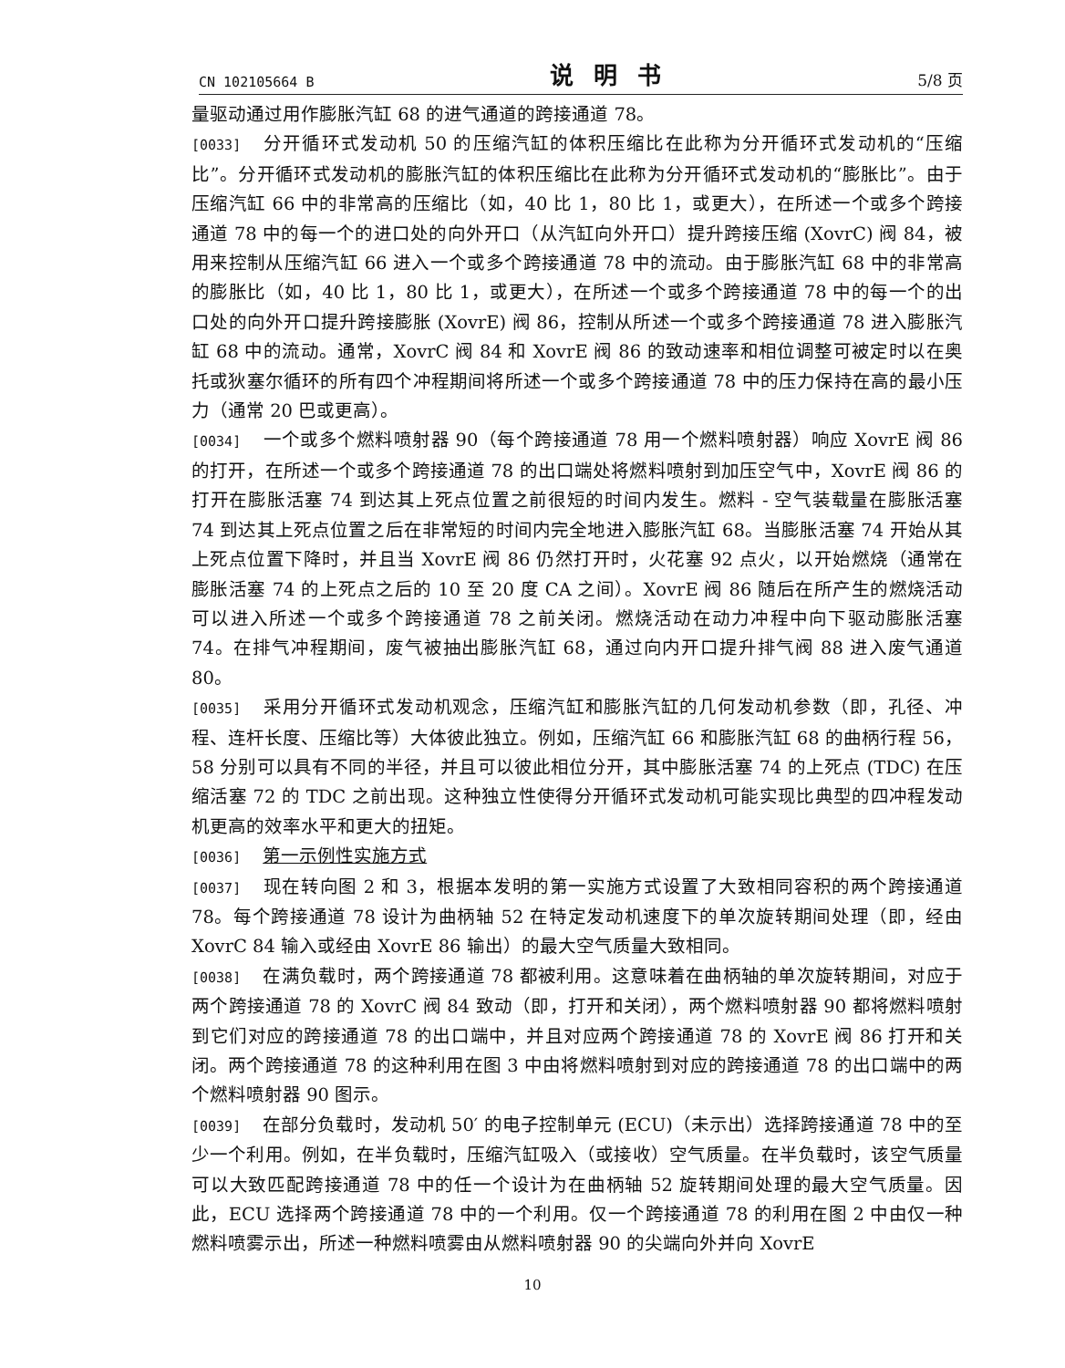CN 102105664 B 说明书 5/8 页
量驱动通过用作膨胀汽缸 68 的进气通道的跨接通道 78。
[0033] 分开循环式发动机 50 的压缩汽缸的体积压缩比在此称为分开循环式发动机的“压缩比”。分开循环式发动机的膨胀汽缸的体积压缩比在此称为分开循环式发动机的“膨胀比”。由于压缩汽缸 66 中的非常高的压缩比（如，40 比 1，80 比 1，或更大），在所述一个或多个跨接通道 78 中的每一个的进口处的向外开口（从汽缸向外开口）提升跨接压缩 (XovrC) 阀 84，被用来控制从压缩汽缸 66 进入一个或多个跨接通道 78 中的流动。由于膨胀汽缸 68 中的非常高的膨胀比（如，40 比 1，80 比 1，或更大），在所述一个或多个跨接通道 78 中的每一个的出口处的向外开口提升跨接膨胀 (XovrE) 阀 86，控制从所述一个或多个跨接通道 78 进入膨胀汽缸 68 中的流动。通常，XovrC 阀 84 和 XovrE 阀 86 的致动速率和相位调整可被定时以在奥托或狄塞尔循环的所有四个冲程期间将所述一个或多个跨接通道 78 中的压力保持在高的最小压力（通常 20 巴或更高）。
[0034] 一个或多个燃料喷射器 90（每个跨接通道 78 用一个燃料喷射器）响应 XovrE 阀 86 的打开，在所述一个或多个跨接通道 78 的出口端处将燃料喷射到加压空气中，XovrE 阀 86 的打开在膨胀活塞 74 到达其上死点位置之前很短的时间内发生。燃料 - 空气装载量在膨胀活塞 74 到达其上死点位置之后在非常短的时间内完全地进入膨胀汽缸 68。当膨胀活塞 74 开始从其上死点位置下降时，并且当 XovrE 阀 86 仍然打开时，火花塞 92 点火，以开始燃烧（通常在膨胀活塞 74 的上死点之后的 10 至 20 度 CA 之间）。XovrE 阀 86 随后在所产生的燃烧活动可以进入所述一个或多个跨接通道 78 之前关闭。燃烧活动在动力冲程中向下驱动膨胀活塞 74。在排气冲程期间，废气被抽出膨胀汽缸 68，通过向内开口提升排气阀 88 进入废气通道 80。
[0035] 采用分开循环式发动机观念，压缩汽缸和膨胀汽缸的几何发动机参数（即，孔径、冲程、连杆长度、压缩比等）大体彼此独立。例如，压缩汽缸 66 和膨胀汽缸 68 的曲柄行程 56，58 分别可以具有不同的半径，并且可以彼此相位分开，其中膨胀活塞 74 的上死点 (TDC) 在压缩活塞 72 的 TDC 之前出现。这种独立性使得分开循环式发动机可能实现比典型的四冲程发动机更高的效率水平和更大的扭矩。
[0036] 第一示例性实施方式
[0037] 现在转向图 2 和 3，根据本发明的第一实施方式设置了大致相同容积的两个跨接通道 78。每个跨接通道 78 设计为曲柄轴 52 在特定发动机速度下的单次旋转期间处理（即，经由 XovrC 84 输入或经由 XovrE 86 输出）的最大空气质量大致相同。
[0038] 在满负载时，两个跨接通道 78 都被利用。这意味着在曲柄轴的单次旋转期间，对应于两个跨接通道 78 的 XovrC 阀 84 致动（即，打开和关闭），两个燃料喷射器 90 都将燃料喷射到它们对应的跨接通道 78 的出口端中，并且对应两个跨接通道 78 的 XovrE 阀 86 打开和关闭。两个跨接通道 78 的这种利用在图 3 中由将燃料喷射到对应的跨接通道 78 的出口端中的两个燃料喷射器 90 图示。
[0039] 在部分负载时，发动机 50′ 的电子控制单元 (ECU)（未示出）选择跨接通道 78 中的至少一个利用。例如，在半负载时，压缩汽缸吸入（或接收）空气质量。在半负载时，该空气质量可以大致匹配跨接通道 78 中的任一个设计为在曲柄轴 52 旋转期间处理的最大空气质量。因此，ECU 选择两个跨接通道 78 中的一个利用。仅一个跨接通道 78 的利用在图 2 中由仅一种燃料喷雾示出，所述一种燃料喷雾由从燃料喷射器 90 的尖端向外并向 XovrE
10